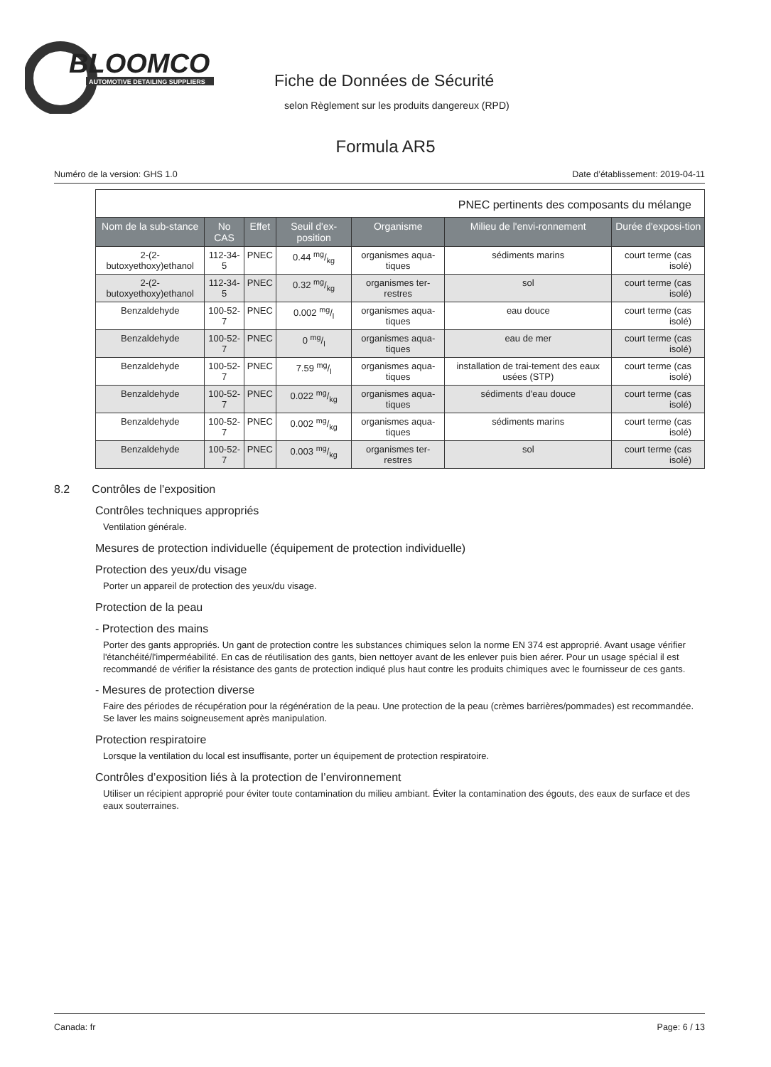BLOOMCO
AUTOMOTIVE DETAILING SUPPLIERS
Fiche de Données de Sécurité
selon Règlement sur les produits dangereux (RPD)
Formula AR5
Numéro de la version: GHS 1.0 Date d’établissement: 2019-04-11
| PNEC pertinents des composants du mélange | | | | | | |
| Nom de la sub-stance | No CAS | Effet | Seuil d'ex-position | Organisme | Milieu de l'envi-ronnement | Durée d'exposi-tion |
| 2-(2-butoxyethoxy)ethanol | 112-34-5 | PNEC | 0.44 mg/kg | organismes aqua-tiques | sédiments marins | court terme (cas isolé) |
| 2-(2-butoxyethoxy)ethanol | 112-34-5 | PNEC | 0.32 mg/kg | organismes ter-restres | sol | court terme (cas isolé) |
| Benzaldehyde | 100-52-7 | PNEC | 0.002 mg/l | organismes aqua-tiques | eau douce | court terme (cas isolé) |
| Benzaldehyde | 100-52-7 | PNEC | 0 mg/l | organismes aqua-tiques | eau de mer | court terme (cas isolé) |
| Benzaldehyde | 100-52-7 | PNEC | 7.59 mg/l | organismes aqua-tiques | installation de trai-tement des eaux usées (STP) | court terme (cas isolé) |
| Benzaldehyde | 100-52-7 | PNEC | 0.022 mg/kg | organismes aqua-tiques | sédiments d'eau douce | court terme (cas isolé) |
| Benzaldehyde | 100-52-7 | PNEC | 0.002 mg/kg | organismes aqua-tiques | sédiments marins | court terme (cas isolé) |
| Benzaldehyde | 100-52-7 | PNEC | 0.003 mg/kg | organismes ter-restres | sol | court terme (cas isolé) |
8.2 Contrôles de l'exposition
Contrôles techniques appropriés
Ventilation générale.
Mesures de protection individuelle (équipement de protection individuelle)
Protection des yeux/du visage
Porter un appareil de protection des yeux/du visage.
Protection de la peau
- Protection des mains
Porter des gants appropriés. Un gant de protection contre les substances chimiques selon la norme EN 374 est approprié. Avant usage vérifier l'étanchéité/l'imperméabilité. En cas de réutilisation des gants, bien nettoyer avant de les enlever puis bien aérer. Pour un usage spécial il est recommandé de vérifier la résistance des gants de protection indiqué plus haut contre les produits chimiques avec le fournisseur de ces gants.
- Mesures de protection diverse
Faire des périodes de récupération pour la régénération de la peau. Une protection de la peau (crèmes barrières/pommades) est recommandée. Se laver les mains soigneusement après manipulation.
Protection respiratoire
Lorsque la ventilation du local est insuffisante, porter un équipement de protection respiratoire.
Contrôles d’exposition liés à la protection de l’environnement
Utiliser un récipient approprié pour éviter toute contamination du milieu ambiant. Éviter la contamination des égouts, des eaux de surface et des eaux souterraines.
Canada: fr Page: 6 / 13